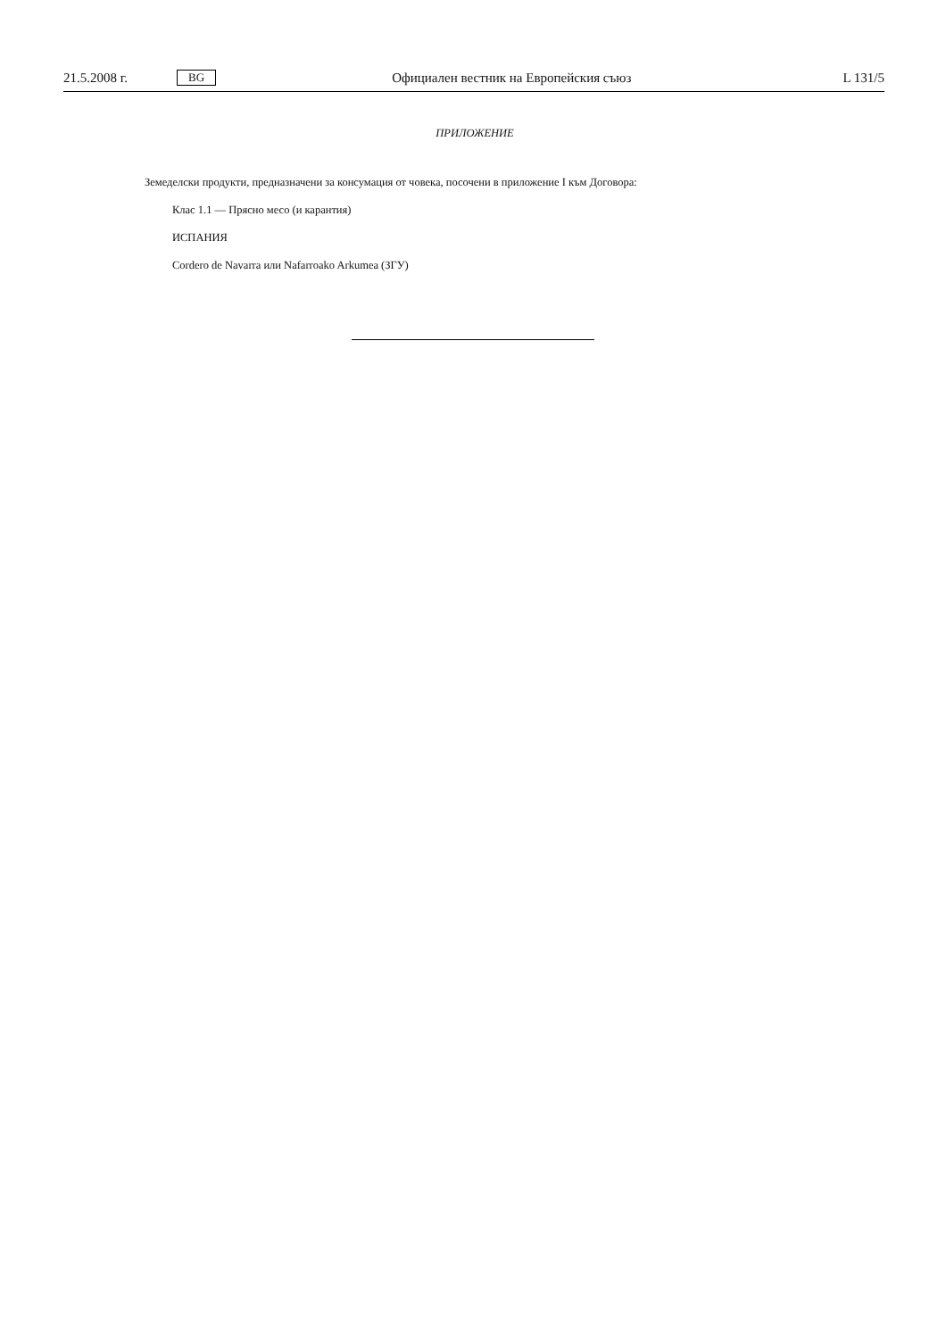21.5.2008 г. BG Официален вестник на Европейския съюз L 131/5
ПРИЛОЖЕНИЕ
Земеделски продукти, предназначени за консумация от човека, посочени в приложение I към Договора:
Клас 1.1 — Прясно месо (и карантия)
ИСПАНИЯ
Cordero de Navarra или Nafarroako Arkumea (ЗГУ)